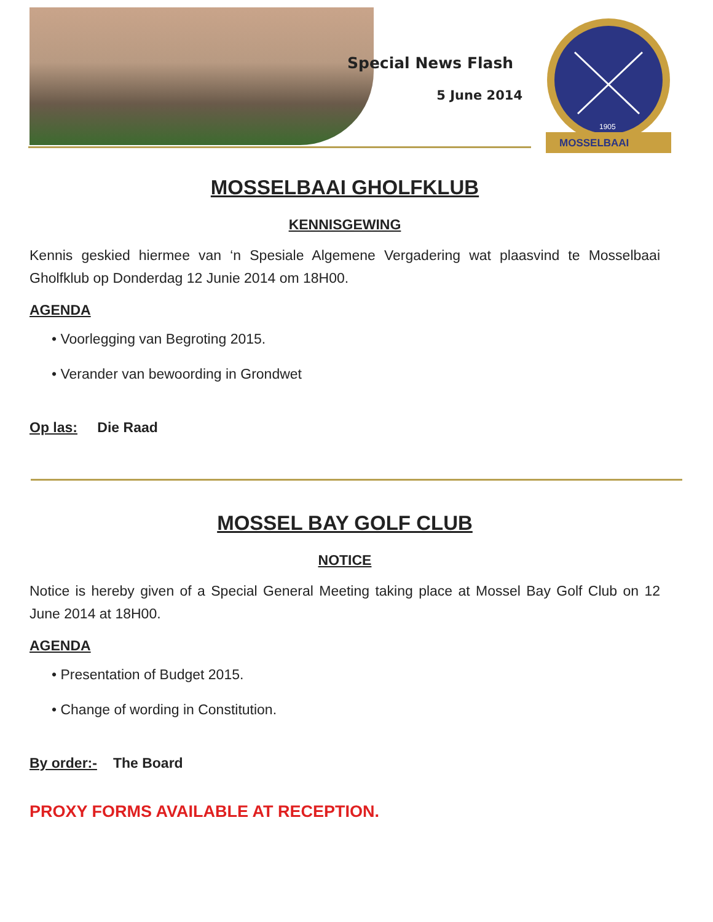Special News Flash
5 June 2014
1905
MOSSELBAAI
MOSSELBAAI GHOLFKLUB
KENNISGEWING
Kennis geskied hiermee van ‘n Spesiale Algemene Vergadering wat plaasvind te Mosselbaai Gholfklub op Donderdag 12 Junie 2014 om 18H00.
AGENDA
• Voorlegging van Begroting 2015.
• Verander van bewoording in Grondwet
Op las: Die Raad
MOSSEL BAY GOLF CLUB
NOTICE
Notice is hereby given of a Special General Meeting taking place at Mossel Bay Golf Club on 12 June 2014 at 18H00.
AGENDA
• Presentation of Budget 2015.
• Change of wording in Constitution.
By order:- The Board
PROXY FORMS AVAILABLE AT RECEPTION.